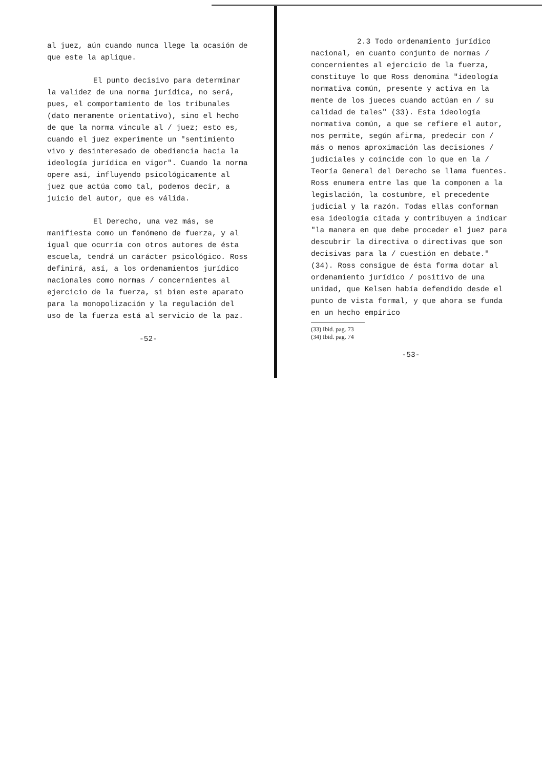al juez, aún cuando nunca llege la ocasión de que este la aplique.
El punto decisivo para determinar la validez de una norma jurídica, no será, pues, el comportamiento de los tribunales (dato meramente orientativo), sino el hecho de que la norma vincule al / juez; esto es, cuando el juez experimente un "sentimiento vivo y desinteresado de obediencia hacia la ideología jurídica en vigor". Cuando la norma opere así, influyendo psicológicamente al juez que actúa como tal, podemos decir, a juicio del autor, que es válida.
El Derecho, una vez más, se manifiesta como un fenómeno de fuerza, y al igual que ocurría con otros autores de ésta escuela, tendrá un carácter psicológico. Ross definirá, así, a los ordenamientos jurídico nacionales como normas / concernientes al ejercicio de la fuerza, si bien este aparato para la monopolización y la regulación del uso de la fuerza está al servicio de la paz.
-52-
2.3 Todo ordenamiento jurídico nacional, en cuanto conjunto de normas / concernientes al ejercicio de la fuerza, constituye lo que Ross denomina "ideología normativa común, presente y activa en la mente de los jueces cuando actúan en / su calidad de tales" (33). Esta ideología normativa común, a que se refiere el autor, nos permite, según afirma, predecir con / más o menos aproximación las decisiones / judiciales y coincide con lo que en la / Teoría General del Derecho se llama fuentes. Ross enumera entre las que la componen a la legislación, la costumbre, el precedente judicial y la razón. Todas ellas conforman esa ideología citada y contribuyen a indicar "la manera en que debe proceder el juez para descubrir la directiva o directivas que son decisivas para la / cuestión en debate."(34). Ross consigue de ésta forma dotar al ordenamiento jurídico / positivo de una unidad, que Kelsen había defendido desde el punto de vista formal, y que ahora se funda en un hecho empírico
(33) Ibid. pag. 73
(34) Ibid. pag. 74
-53-